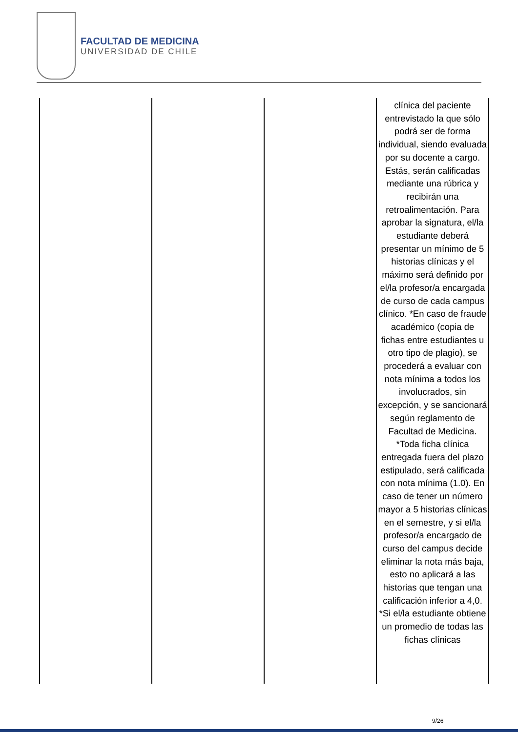FACULTAD DE MEDICINA
UNIVERSIDAD DE CHILE
| | | | clínica del paciente entrevistado la que sólo podrá ser de forma individual, siendo evaluada por su docente a cargo. Estás, serán calificadas mediante una rúbrica y recibirán una retroalimentación. Para aprobar la signatura, el/la estudiante deberá presentar un mínimo de 5 historias clínicas y el máximo será definido por el/la profesor/a encargada de curso de cada campus clínico. *En caso de fraude académico (copia de fichas entre estudiantes u otro tipo de plagio), se procederá a evaluar con nota mínima a todos los involucrados, sin excepción, y se sancionará según reglamento de Facultad de Medicina. *Toda ficha clínica entregada fuera del plazo estipulado, será calificada con nota mínima (1.0). En caso de tener un número mayor a 5 historias clínicas en el semestre, y si el/la profesor/a encargado de curso del campus decide eliminar la nota más baja, esto no aplicará a las historias que tengan una calificación inferior a 4,0. *Si el/la estudiante obtiene un promedio de todas las fichas clínicas |
9/26